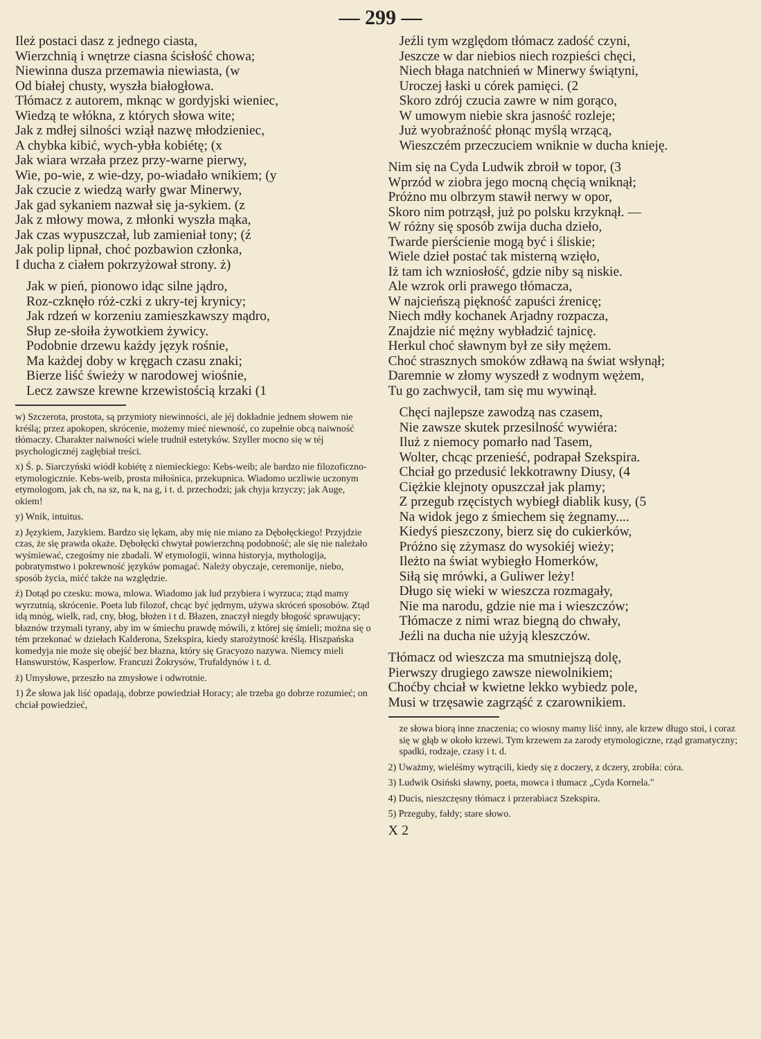— 299 —
Ileż postaci dasz z jednego ciasta,
Wierzchnią i wnętrze ciasna ścisłość chowa;
Niewinna dusza przemawia niewiasta, (w
Od białej chusty, wyszła białogłowa.
Tłómacz z autorem, mknąc w gordyjski wieniec,
Wiedzą te włókna, z których słowa wite;
Jak z mdłej silności wziął nazwę młodzieniec,
A chybka kibić, wych-ybła kobiétę; (x
Jak wiara wrzała przez przy-warne pierwy,
Wie, po-wie, z wie-dzy, po-wiadało wnikiem; (y
Jak czucie z wiedzą warły gwar Minerwy,
Jak gad sykaniem nazwał się ja-sykiem. (z
Jak z młowy mowa, z młonki wyszła mąka,
Jak czas wypuszczał, lub zamieniał tony; (ź
Jak polip lipnał, choć pozbawion członka,
I ducha z ciałem pokrzyżował strony. ż)
Jak w pień, pionowo idąc silne jądro,
Roz-czknęło róż-czki z ukry-tej krynicy;
Jak rdzeń w korzeniu zamieszkawszy mądro,
Słup ze-słoiła żywotkiem żywicy.
Podobnie drzewu każdy język rośnie,
Ma każdej doby w kręgach czasu znaki;
Bierze liść świeży w narodowej wiośnie,
Lecz zawsze krewne krzewistością krzaki (1
w) Szczerota, prostota, są przymioty niewinności, ale jéj dokładnie jednem słowem nie kréślą; przez apokopen, skrócenie, możemy mieć niewność, co zupełnie obcą naiwność tłómaczy. Charakter naiwności wiele trudnił estetyków. Szyller mocno się w téj psychologicznéj zagłębiał treści.
x) Ś. p. Siarczyński wiódł kobiétę z niemieckiego: Kebs-weib; ale bardzo nie filozoficzno-etymologicznie. Kebs-weib, prosta miłośnica, przekupnica. Wiadomo uczliwie uczonym etymologom, jak ch, na sz, na k, na g, i t. d. przechodzi; jak chyja krzyczy; jak Auge, okiem!
y) Wnik, intuitus.
z) Językiem, Jazykiem. Bardzo się lękam, aby mię nie miano za Dębołęckiego! Przyjdzie czas, że się prawda okaże. Dębołęcki chwytał powierzchną podobność; ale się nie należało wyśmiewać, czegośmy nie zbadali. W etymologii, winna historyja, mythologija, pobratymstwo i pokrewność języków pomagać. Należy obyczaje, ceremonije, niebo, sposób życia, mićć także na względzie.
ź) Dotąd po czesku: mowa, mlowa. Wiadomo jak lud przybiera i wyrzuca; ztąd mamy wyrzutnią, skrócenie. Poeta lub filozof, chcąc być jędrnym, używa skróceń sposobów. Ztąd idą mnóg, wielk, rad, cny, błog, błożen i t d. Błazen, znaczył niegdy błogość sprawujący; błaznów trzymali tyrany, aby im w śmiechu prawdę mówili, z której się śmieli; można się o tém przekonać w dziełach Kalderona, Szekspira, kiedy starożytność kréślą. Hiszpańska komedyja nie może się obejść bez błazna, który się Gracyozo nazywa. Niemcy mieli Hanswurstów, Kasperlow. Francuzi Żokrysów, Trufaldynów i t. d.
ż) Umysłowe, przeszło na zmysłowe i odwrotnie.
1) Że słowa jak liść opadają, dobrze powiedział Horacy; ale trzeba go dobrze rozumieć; on chciał powiedzieć,
Jeźli tym względom tłómacz zadość czyni,
Jeszcze w dar niebios niech rozpieści chęci,
Niech błaga natchnień w Minerwy świątyni,
Uroczej łaski u córek pamięci. (2
Skoro zdrój czucia zawre w nim gorąco,
W umowym niebie skra jasność rozleje;
Już wyobraźność płonąc myślą wrzącą,
Wieszczém przeczuciem wniknie w ducha knieję.
Nim się na Cyda Ludwik zbroił w topor, (3
Wprzód w ziobra jego mocną chęcią wniknął;
Próżno mu olbrzym stawił nerwy w opor,
Skoro nim potrząsł, już po polsku krzyknął. —
W różny się sposób zwija ducha dzieło,
Twarde pierścienie mogą być i śliskie;
Wiele dzieł postać tak misterną wzięło,
Iż tam ich wzniosłość, gdzie niby są niskie.
Ale wzrok orli prawego tłómacza,
W najcieńszą piękność zapuści źrenicę;
Niech mdły kochanek Arjadny rozpacza,
Znajdzie nić mężny wybładzić tajnicę.
Herkul choć sławnym był ze siły mężem.
Choć strasznych smoków zdławą na świat wsłynął;
Daremnie w złomy wyszedł z wodnym wężem,
Tu go zachwycił, tam się mu wywinął.
Chęci najlepsze zawodzą nas czasem,
Nie zawsze skutek przesilność wywiéra:
Iluż z niemocy pomarło nad Tasem,
Wolter, chcąc przenieść, podrapał Szekspira.
Chciał go przedusić lekkotrawny Diusy, (4
Ciężkie klejnoty opuszczał jak plamy;
Z przegub rzęcistych wybiegł diablik kusy, (5
Na widok jego z śmiechem się żegnamy....
Kiedyś pieszczony, bierz się do cukierków,
Próżno się zżymasz do wysokiéj wieży;
Ileżto na świat wybiegło Homerków,
Siłą się mrówki, a Guliwer leży!
Długo się wieki w wieszcza rozmagały,
Nie ma narodu, gdzie nie ma i wieszczów;
Tłómacze z nimi wraz biegną do chwały,
Jeźli na ducha nie użyją kleszczów.
Tłómacz od wieszcza ma smutniejszą dolę,
Pierwszy drugiego zawsze niewolnikiem;
Choćby chciał w kwietne lekko wybiedz pole,
Musi w trzęsawie zagrząść z czarownikiem.
ze słowa biorą inne znaczenia; co wiosny mamy liść inny, ale krzew długo stoi, i coraz się w głąb w około krzewi. Tym krzewem za zarody etymologiczne, rząd gramatyczny; spadki, rodzaje, czasy i t. d.
2) Uważmy, wieléśmy wytrącili, kiedy się z doczery, z dczery, zrobiła: córa.
3) Ludwik Osiński sławny, poeta, mowca i tłumacz „Cyda Kornela."
4) Ducis, nieszczęsny tłómacz i przerabiacz Szekspira.
5) Przeguby, fałdy; stare słowo.
X 2